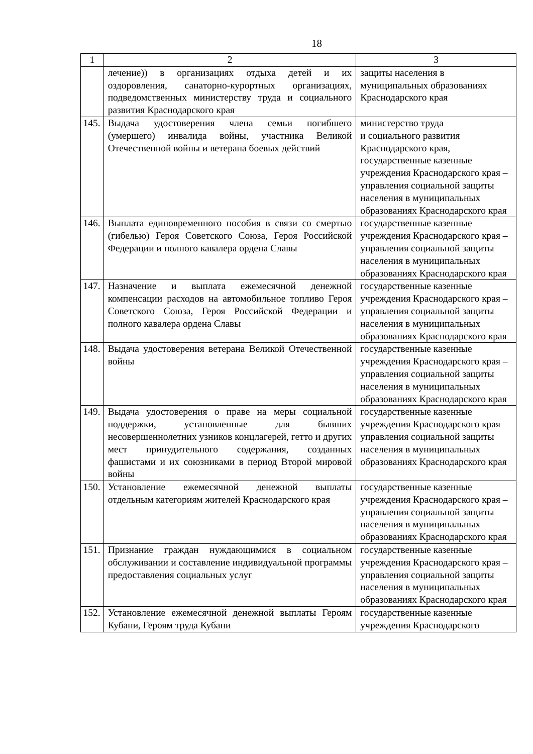18
| 1 | 2 | 3 |
| --- | --- | --- |
| | лечение)) в организациях отдыха детей и их оздоровления, санаторно-курортных организациях, подведомственных министерству труда и социального развития Краснодарского края | защиты населения в муниципальных образованиях Краснодарского края |
| 145. | Выдача удостоверения члена семьи погибшего (умершего) инвалида войны, участника Великой Отечественной войны и ветерана боевых действий | министерство труда и социального развития Краснодарского края, государственные казенные учреждения Краснодарского края – управления социальной защиты населения в муниципальных образованиях Краснодарского края |
| 146. | Выплата единовременного пособия в связи со смертью (гибелью) Героя Советского Союза, Героя Российской Федерации и полного кавалера ордена Славы | государственные казенные учреждения Краснодарского края – управления социальной защиты населения в муниципальных образованиях Краснодарского края |
| 147. | Назначение и выплата ежемесячной денежной компенсации расходов на автомобильное топливо Героя Советского Союза, Героя Российской Федерации и полного кавалера ордена Славы | государственные казенные учреждения Краснодарского края – управления социальной защиты населения в муниципальных образованиях Краснодарского края |
| 148. | Выдача удостоверения ветерана Великой Отечественной войны | государственные казенные учреждения Краснодарского края – управления социальной защиты населения в муниципальных образованиях Краснодарского края |
| 149. | Выдача удостоверения о праве на меры социальной поддержки, установленные для бывших несовершеннолетних узников концлагерей, гетто и других мест принудительного содержания, созданных фашистами и их союзниками в период Второй мировой войны | государственные казенные учреждения Краснодарского края – управления социальной защиты населения в муниципальных образованиях Краснодарского края |
| 150. | Установление ежемесячной денежной выплаты отдельным категориям жителей Краснодарского края | государственные казенные учреждения Краснодарского края – управления социальной защиты населения в муниципальных образованиях Краснодарского края |
| 151. | Признание граждан нуждающимися в социальном обслуживании и составление индивидуальной программы предоставления социальных услуг | государственные казенные учреждения Краснодарского края – управления социальной защиты населения в муниципальных образованиях Краснодарского края |
| 152. | Установление ежемесячной денежной выплаты Героям Кубани, Героям труда Кубани | государственные казенные учреждения Краснодарского |